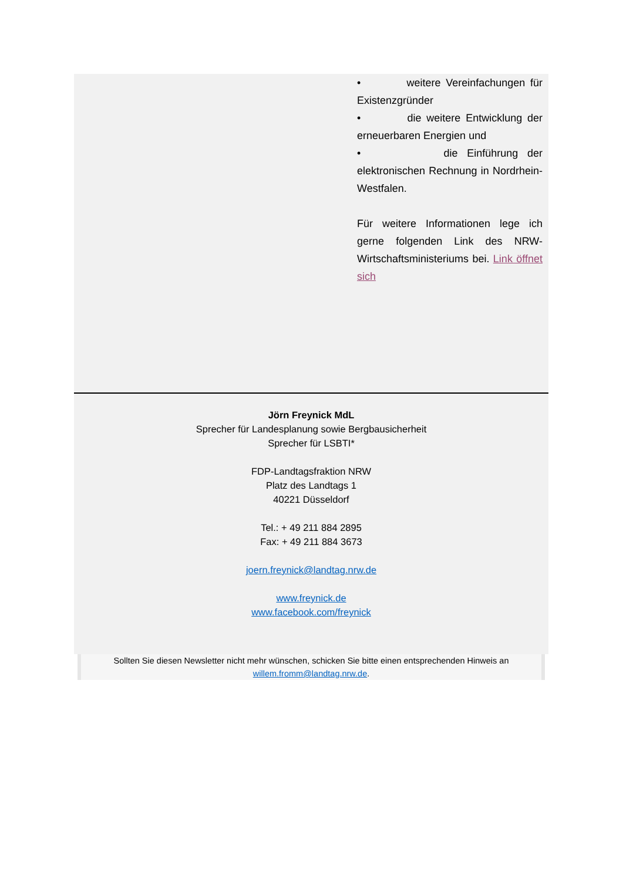• weitere Vereinfachungen für Existenzgründer
• die weitere Entwicklung der erneuerbaren Energien und
• die Einführung der elektronischen Rechnung in Nordrhein-Westfalen.
Für weitere Informationen lege ich gerne folgenden Link des NRW-Wirtschaftsministeriums bei. Link öffnet sich
Jörn Freynick MdL
Sprecher für Landesplanung sowie Bergbausicherheit
Sprecher für LSBTI*
FDP-Landtagsfraktion NRW
Platz des Landtags 1
40221 Düsseldorf
Tel.: + 49 211 884 2895
Fax: + 49 211 884 3673
joern.freynick@landtag.nrw.de
www.freynick.de
www.facebook.com/freynick
Sollten Sie diesen Newsletter nicht mehr wünschen, schicken Sie bitte einen entsprechenden Hinweis an
willem.fromm@landtag.nrw.de.